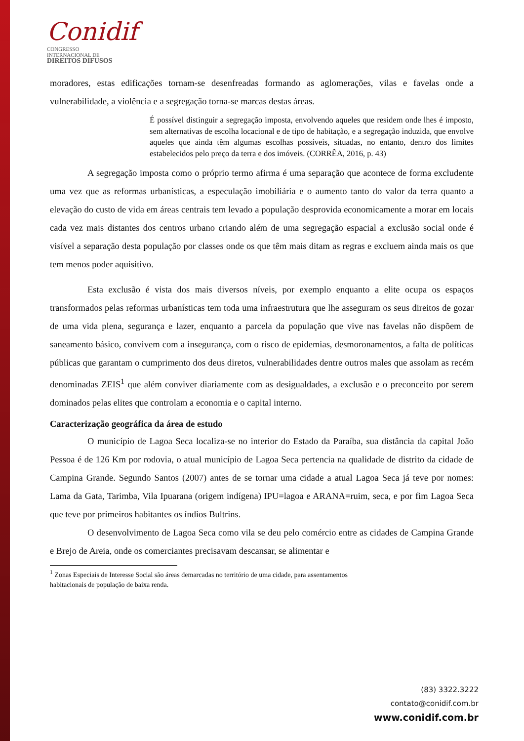Conidif CONGRESSO
INTERNACIONAL DE
DIREITOS DIFUSOS
moradores, estas edificações tornam-se desenfreadas formando as aglomerações, vilas e favelas onde a vulnerabilidade, a violência e a segregação torna-se marcas destas áreas.
É possível distinguir a segregação imposta, envolvendo aqueles que residem onde lhes é imposto, sem alternativas de escolha locacional e de tipo de habitação, e a segregação induzida, que envolve aqueles que ainda têm algumas escolhas possíveis, situadas, no entanto, dentro dos limites estabelecidos pelo preço da terra e dos imóveis. (CORRÊA, 2016, p. 43)
A segregação imposta como o próprio termo afirma é uma separação que acontece de forma excludente uma vez que as reformas urbanísticas, a especulação imobiliária e o aumento tanto do valor da terra quanto a elevação do custo de vida em áreas centrais tem levado a população desprovida economicamente a morar em locais cada vez mais distantes dos centros urbano criando além de uma segregação espacial a exclusão social onde é visível a separação desta população por classes onde os que têm mais ditam as regras e excluem ainda mais os que tem menos poder aquisitivo.
Esta exclusão é vista dos mais diversos níveis, por exemplo enquanto a elite ocupa os espaços transformados pelas reformas urbanísticas tem toda uma infraestrutura que lhe asseguram os seus direitos de gozar de uma vida plena, segurança e lazer, enquanto a parcela da população que vive nas favelas não dispõem de saneamento básico, convivem com a insegurança, com o risco de epidemias, desmoronamentos, a falta de políticas públicas que garantam o cumprimento dos deus diretos, vulnerabilidades dentre outros males que assolam as recém denominadas ZEIS<sup>1</sup> que além conviver diariamente com as desigualdades, a exclusão e o preconceito por serem dominados pelas elites que controlam a economia e o capital interno.
Caracterização geográfica da área de estudo
O município de Lagoa Seca localiza-se no interior do Estado da Paraíba, sua distância da capital João Pessoa é de 126 Km por rodovia, o atual município de Lagoa Seca pertencia na qualidade de distrito da cidade de Campina Grande. Segundo Santos (2007) antes de se tornar uma cidade a atual Lagoa Seca já teve por nomes: Lama da Gata, Tarimba, Vila Ipuarana (origem indígena) IPU=lagoa e ARANA=ruim, seca, e por fim Lagoa Seca que teve por primeiros habitantes os índios Bultrins.
O desenvolvimento de Lagoa Seca como vila se deu pelo comércio entre as cidades de Campina Grande e Brejo de Areia, onde os comerciantes precisavam descansar, se alimentar e
<sup>1</sup> Zonas Especiais de Interesse Social são áreas demarcadas no território de uma cidade, para assentamentos
habitacionais de população de baixa renda.
(83) 3322.3222
contato@conidif.com.br
www.conidif.com.br